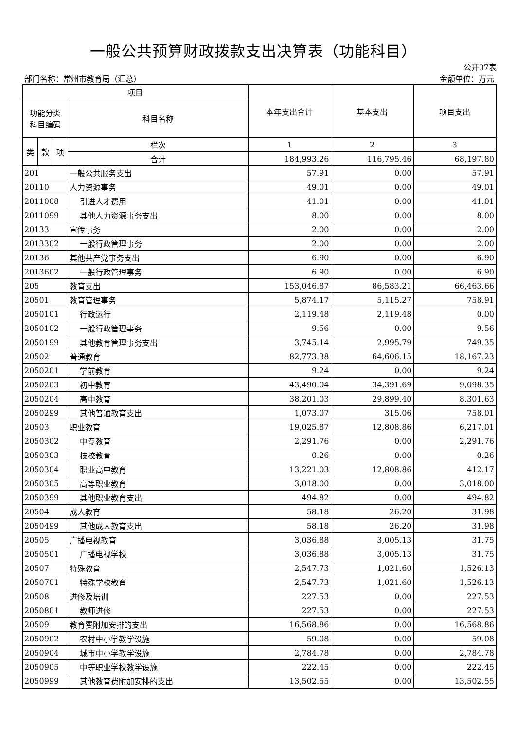一般公共预算财政拨款支出决算表（功能科目）
公开07表
部门名称：常州市教育局（汇总） 金额单位：万元
| 项目 | | | | 本年支出合计 | 基本支出 | 项目支出 |
| --- | --- | --- | --- | --- | --- | --- |
| 功能分类 科目编码 | | | 科目名称 | | | |
| 类 | 款 | 项 | 栏次 | 1 | 2 | 3 |
| | | | 合计 | 184,993.26 | 116,795.46 | 68,197.80 |
| 201 | | | 一般公共服务支出 | 57.91 | 0.00 | 57.91 |
| 20110 | | | 人力资源事务 | 49.01 | 0.00 | 49.01 |
| 2011008 | | | 引进人才费用 | 41.01 | 0.00 | 41.01 |
| 2011099 | | | 其他人力资源事务支出 | 8.00 | 0.00 | 8.00 |
| 20133 | | | 宣传事务 | 2.00 | 0.00 | 2.00 |
| 2013302 | | | 一般行政管理事务 | 2.00 | 0.00 | 2.00 |
| 20136 | | | 其他共产党事务支出 | 6.90 | 0.00 | 6.90 |
| 2013602 | | | 一般行政管理事务 | 6.90 | 0.00 | 6.90 |
| 205 | | | 教育支出 | 153,046.87 | 86,583.21 | 66,463.66 |
| 20501 | | | 教育管理事务 | 5,874.17 | 5,115.27 | 758.91 |
| 2050101 | | | 行政运行 | 2,119.48 | 2,119.48 | 0.00 |
| 2050102 | | | 一般行政管理事务 | 9.56 | 0.00 | 9.56 |
| 2050199 | | | 其他教育管理事务支出 | 3,745.14 | 2,995.79 | 749.35 |
| 20502 | | | 普通教育 | 82,773.38 | 64,606.15 | 18,167.23 |
| 2050201 | | | 学前教育 | 9.24 | 0.00 | 9.24 |
| 2050203 | | | 初中教育 | 43,490.04 | 34,391.69 | 9,098.35 |
| 2050204 | | | 高中教育 | 38,201.03 | 29,899.40 | 8,301.63 |
| 2050299 | | | 其他普通教育支出 | 1,073.07 | 315.06 | 758.01 |
| 20503 | | | 职业教育 | 19,025.87 | 12,808.86 | 6,217.01 |
| 2050302 | | | 中专教育 | 2,291.76 | 0.00 | 2,291.76 |
| 2050303 | | | 技校教育 | 0.26 | 0.00 | 0.26 |
| 2050304 | | | 职业高中教育 | 13,221.03 | 12,808.86 | 412.17 |
| 2050305 | | | 高等职业教育 | 3,018.00 | 0.00 | 3,018.00 |
| 2050399 | | | 其他职业教育支出 | 494.82 | 0.00 | 494.82 |
| 20504 | | | 成人教育 | 58.18 | 26.20 | 31.98 |
| 2050499 | | | 其他成人教育支出 | 58.18 | 26.20 | 31.98 |
| 20505 | | | 广播电视教育 | 3,036.88 | 3,005.13 | 31.75 |
| 2050501 | | | 广播电视学校 | 3,036.88 | 3,005.13 | 31.75 |
| 20507 | | | 特殊教育 | 2,547.73 | 1,021.60 | 1,526.13 |
| 2050701 | | | 特殊学校教育 | 2,547.73 | 1,021.60 | 1,526.13 |
| 20508 | | | 进修及培训 | 227.53 | 0.00 | 227.53 |
| 2050801 | | | 教师进修 | 227.53 | 0.00 | 227.53 |
| 20509 | | | 教育费附加安排的支出 | 16,568.86 | 0.00 | 16,568.86 |
| 2050902 | | | 农村中小学教学设施 | 59.08 | 0.00 | 59.08 |
| 2050904 | | | 城市中小学教学设施 | 2,784.78 | 0.00 | 2,784.78 |
| 2050905 | | | 中等职业学校教学设施 | 222.45 | 0.00 | 222.45 |
| 2050999 | | | 其他教育费附加安排的支出 | 13,502.55 | 0.00 | 13,502.55 |